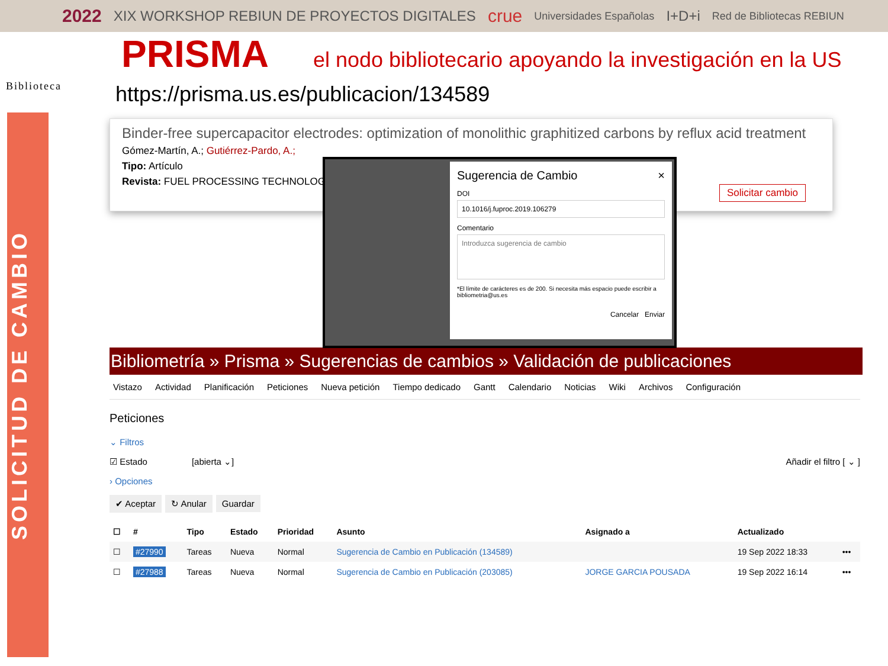2022 XIX WORKSHOP REBIUN DE PROYECTOS DIGITALES crue Universidades Españolas I+D+i Red de Bibliotecas REBIUN
PRISMA
el nodo bibliotecario apoyando la investigación en la US
Biblioteca
SOLICITUD DE CAMBIO
https://prisma.us.es/publicacion/134589
Binder-free supercapacitor electrodes: optimization of monolithic graphitized carbons by reflux acid treatment
Gómez-Martín, A.; Gutiérrez-Pardo, A.;
Tipo: Artículo
Revista: FUEL PROCESSING TECHNOLOGY
Solicitar cambio
Sugerencia de Cambio ×
DOI
10.1016/j.fuproc.2019.106279
Comentario
Introduzca sugerencia de cambio
*El límite de carácteres es de 200. Si necesita más espacio puede escribir a bibliometria@us.es
Cancelar Enviar
Bibliometría » Prisma » Sugerencias de cambios » Validación de publicaciones
Vistazo Actividad Planificación Peticiones Nueva petición Tiempo dedicado Gantt Calendario Noticias Wiki Archivos Configuración
Peticiones
⌄ Filtros
☑ Estado [abierta ⌄] Añadir el filtro [ ⌄ ]
› Opciones
✔ Aceptar ↻ Anular Guardar
| ☐ | # | Tipo | Estado | Prioridad | Asunto | Asignado a | Actualizado | |
| --- | --- | --- | --- | --- | --- | --- | --- | --- |
| ☐ | #27990 | Tareas | Nueva | Normal | Sugerencia de Cambio en Publicación (134589) | | 19 Sep 2022 18:33 | ••• |
| ☐ | #27988 | Tareas | Nueva | Normal | Sugerencia de Cambio en Publicación (203085) | JORGE GARCIA POUSADA | 19 Sep 2022 16:14 | ••• |